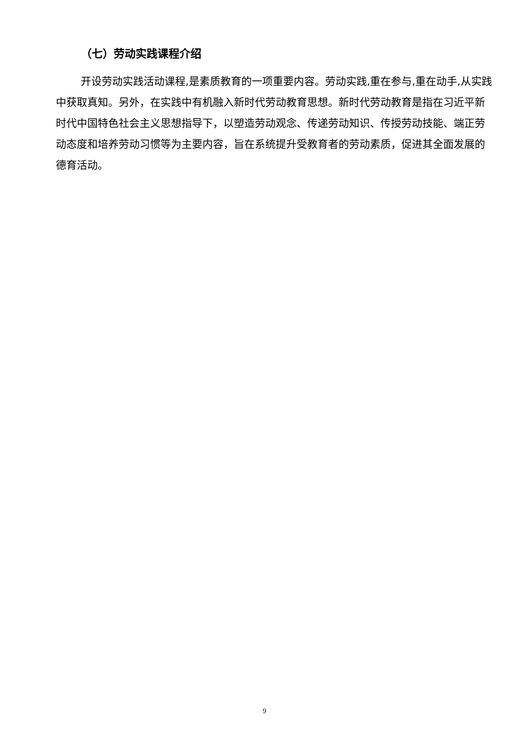（七）劳动实践课程介绍
开设劳动实践活动课程,是素质教育的一项重要内容。劳动实践,重在参与,重在动手,从实践中获取真知。另外，在实践中有机融入新时代劳动教育思想。新时代劳动教育是指在习近平新时代中国特色社会主义思想指导下，以塑造劳动观念、传递劳动知识、传授劳动技能、端正劳动态度和培养劳动习惯等为主要内容，旨在系统提升受教育者的劳动素质，促进其全面发展的德育活动。
9